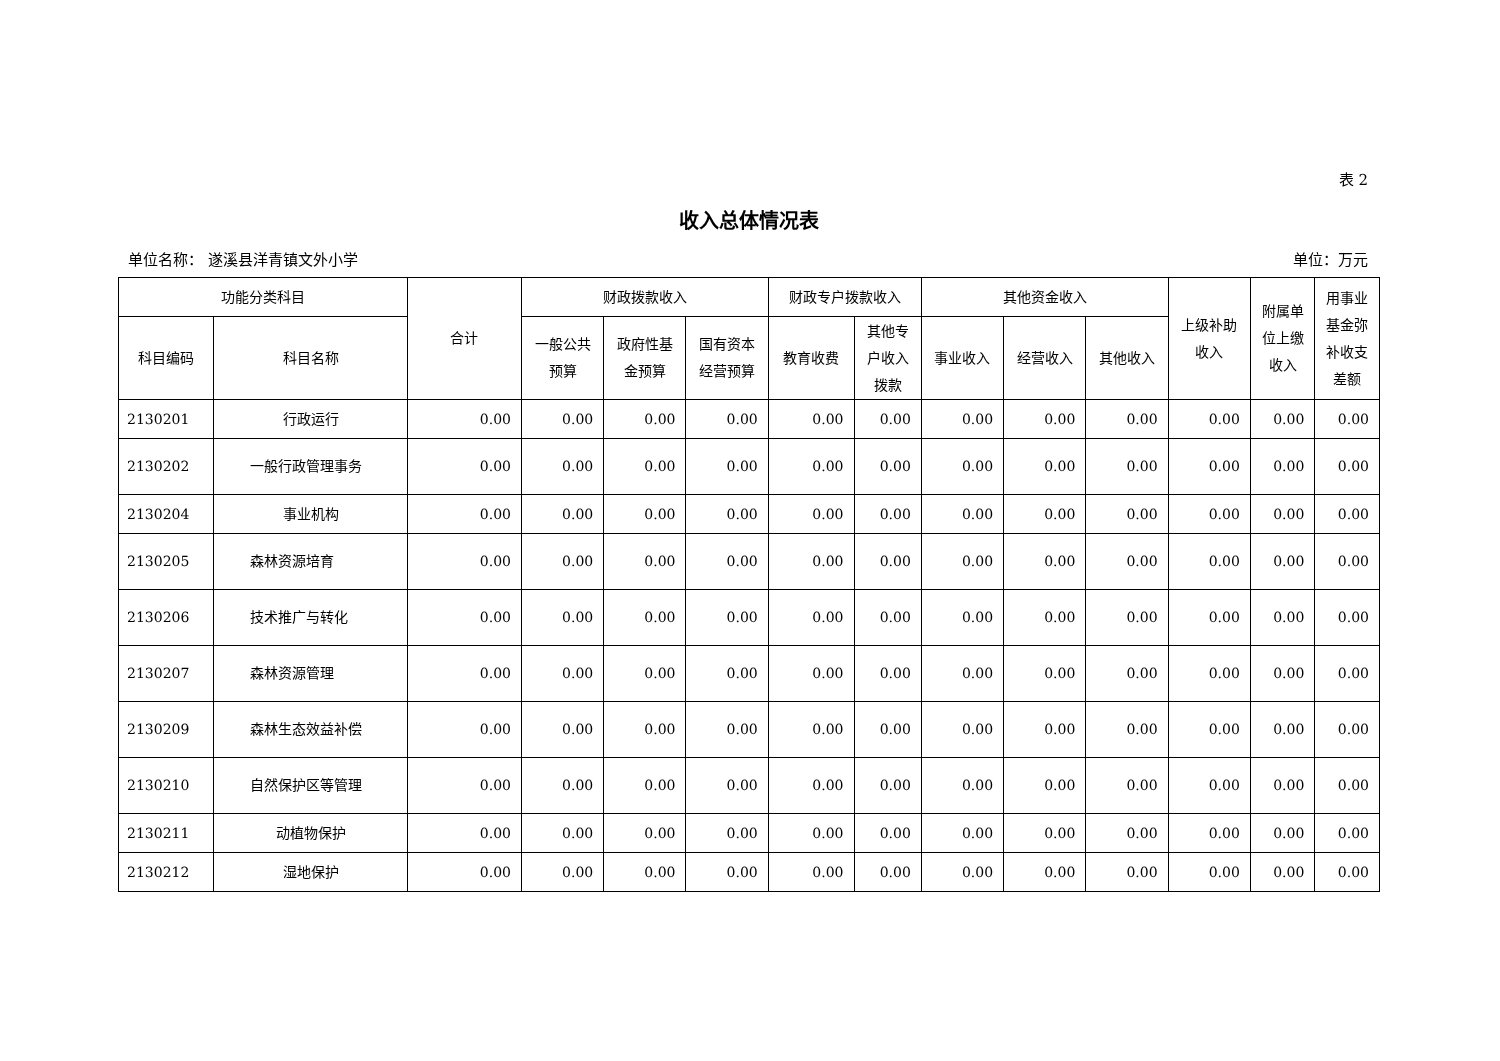表 2
收入总体情况表
单位名称： 遂溪县洋青镇文外小学 单位：万元
| 功能分类科目 | | 合计 | 财政拨款收入 | | | 财政专户拨款收入 | | 其他资金收入 | | | 上级补助 收入 | 附属单 位上缴 收入 | 用事业 基金弥 补收支 差额 |
| --- | --- | --- | --- | --- | --- | --- | --- | --- | --- | --- | --- | --- | --- |
| 科目编码 | 科目名称 | | 一般公共 预算 | 政府性基 金预算 | 国有资本 经营预算 | 教育收费 | 其他专 户收入 拨款 | 事业收入 | 经营收入 | 其他收入 | | | |
| 2130201 | 行政运行 | 0.00 | 0.00 | 0.00 | 0.00 | 0.00 | 0.00 | 0.00 | 0.00 | 0.00 | 0.00 | 0.00 | 0.00 |
| 2130202 | 一般行政管理事务 | 0.00 | 0.00 | 0.00 | 0.00 | 0.00 | 0.00 | 0.00 | 0.00 | 0.00 | 0.00 | 0.00 | 0.00 |
| 2130204 | 事业机构 | 0.00 | 0.00 | 0.00 | 0.00 | 0.00 | 0.00 | 0.00 | 0.00 | 0.00 | 0.00 | 0.00 | 0.00 |
| 2130205 | 森林资源培育 | 0.00 | 0.00 | 0.00 | 0.00 | 0.00 | 0.00 | 0.00 | 0.00 | 0.00 | 0.00 | 0.00 | 0.00 |
| 2130206 | 技术推广与转化 | 0.00 | 0.00 | 0.00 | 0.00 | 0.00 | 0.00 | 0.00 | 0.00 | 0.00 | 0.00 | 0.00 | 0.00 |
| 2130207 | 森林资源管理 | 0.00 | 0.00 | 0.00 | 0.00 | 0.00 | 0.00 | 0.00 | 0.00 | 0.00 | 0.00 | 0.00 | 0.00 |
| 2130209 | 森林生态效益补偿 | 0.00 | 0.00 | 0.00 | 0.00 | 0.00 | 0.00 | 0.00 | 0.00 | 0.00 | 0.00 | 0.00 | 0.00 |
| 2130210 | 自然保护区等管理 | 0.00 | 0.00 | 0.00 | 0.00 | 0.00 | 0.00 | 0.00 | 0.00 | 0.00 | 0.00 | 0.00 | 0.00 |
| 2130211 | 动植物保护 | 0.00 | 0.00 | 0.00 | 0.00 | 0.00 | 0.00 | 0.00 | 0.00 | 0.00 | 0.00 | 0.00 | 0.00 |
| 2130212 | 湿地保护 | 0.00 | 0.00 | 0.00 | 0.00 | 0.00 | 0.00 | 0.00 | 0.00 | 0.00 | 0.00 | 0.00 | 0.00 |